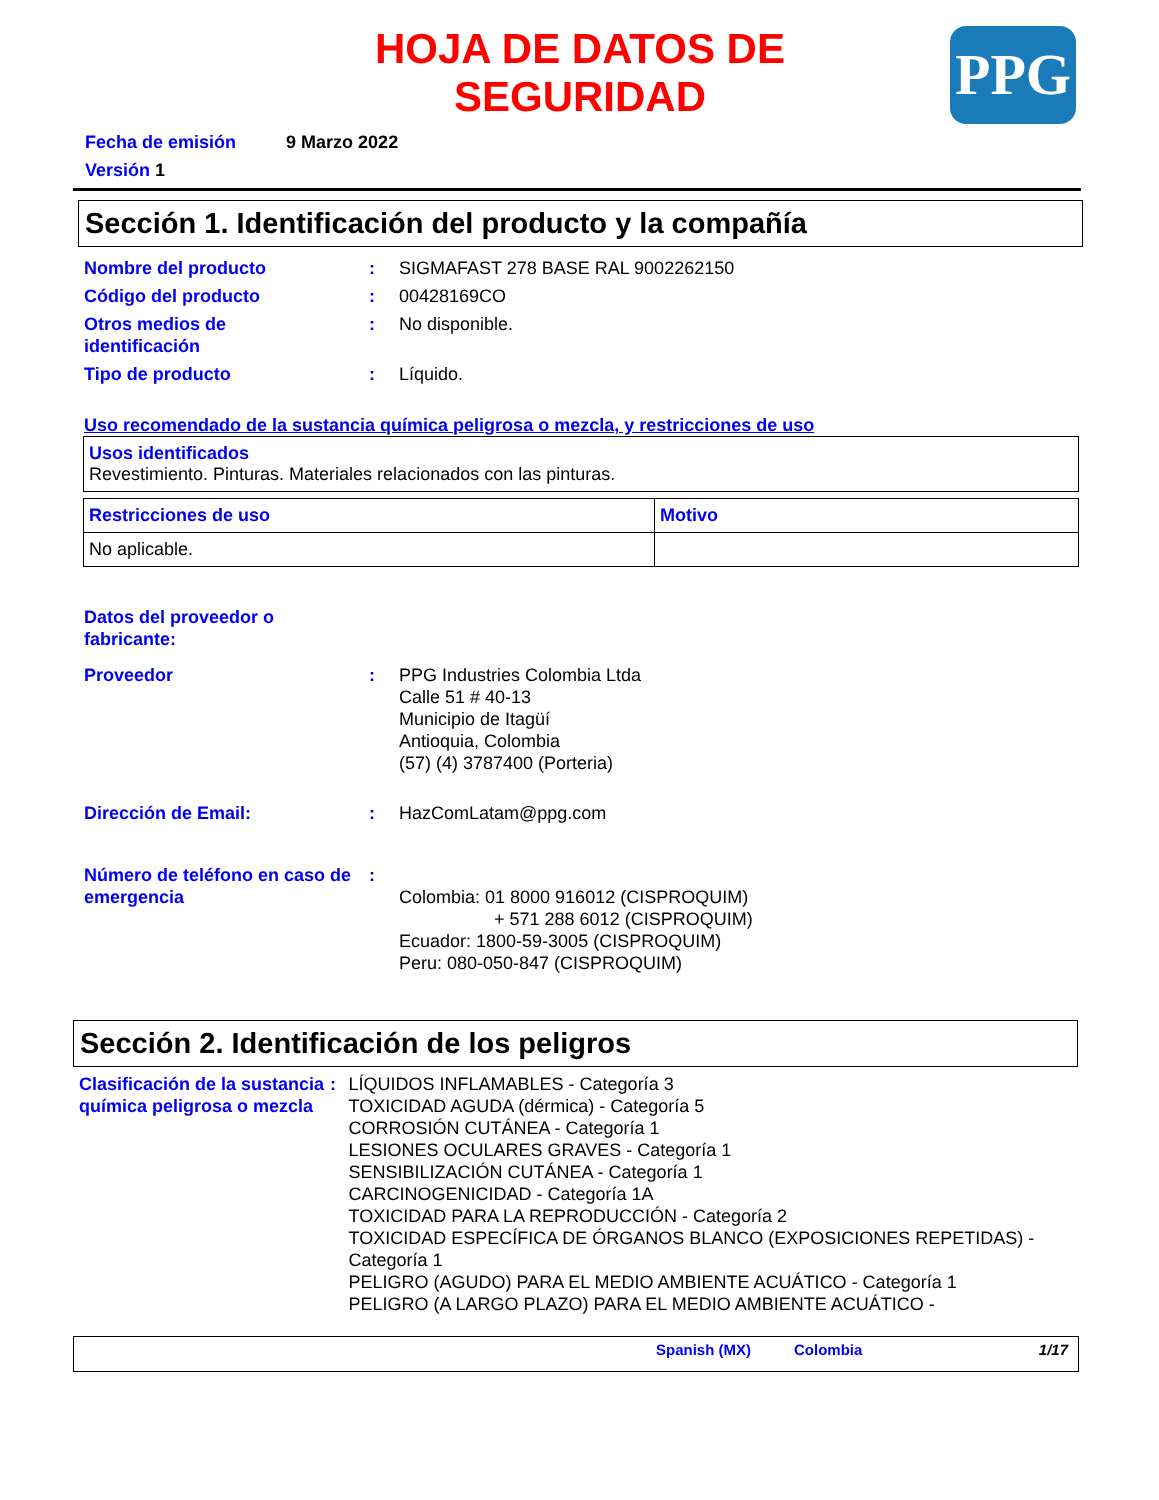HOJA DE DATOS DE SEGURIDAD
PPG
Fecha de emisión 9 Marzo 2022
Versión 1
Sección 1. Identificación del producto y la compañía
Nombre del producto: SIGMAFAST 278 BASE RAL 9002262150
Código del producto: 00428169CO
Otros medios de
identificación: No disponible.
Tipo de producto: Líquido.
Uso recomendado de la sustancia química peligrosa o mezcla, y restricciones de uso
| Usos identificados Revestimiento. Pinturas. Materiales relacionados con las pinturas. |
| Restricciones de uso | Motivo |
| No aplicable. | |
Datos del proveedor o
fabricante:
Proveedor: PPG Industries Colombia Ltda
Calle 51 # 40-13
Municipio de Itagüí
Antioquia, Colombia
(57) (4) 3787400 (Porteria)
Dirección de Email:: HazComLatam@ppg.com
Número de teléfono en caso de emergencia:
Colombia: 01 8000 916012 (CISPROQUIM)
+ 571 288 6012 (CISPROQUIM)
Ecuador: 1800-59-3005 (CISPROQUIM)
Peru: 080-050-847 (CISPROQUIM)
Sección 2. Identificación de los peligros
Clasificación de la sustancia química peligrosa o mezcla: LÍQUIDOS INFLAMABLES - Categoría 3
TOXICIDAD AGUDA (dérmica) - Categoría 5
CORROSIÓN CUTÁNEA - Categoría 1
LESIONES OCULARES GRAVES - Categoría 1
SENSIBILIZACIÓN CUTÁNEA - Categoría 1
CARCINOGENICIDAD - Categoría 1A
TOXICIDAD PARA LA REPRODUCCIÓN - Categoría 2
TOXICIDAD ESPECÍFICA DE ÓRGANOS BLANCO (EXPOSICIONES REPETIDAS) - Categoría 1
PELIGRO (AGUDO) PARA EL MEDIO AMBIENTE ACUÁTICO - Categoría 1
PELIGRO (A LARGO PLAZO) PARA EL MEDIO AMBIENTE ACUÁTICO -
Spanish (MX) Colombia 1/17